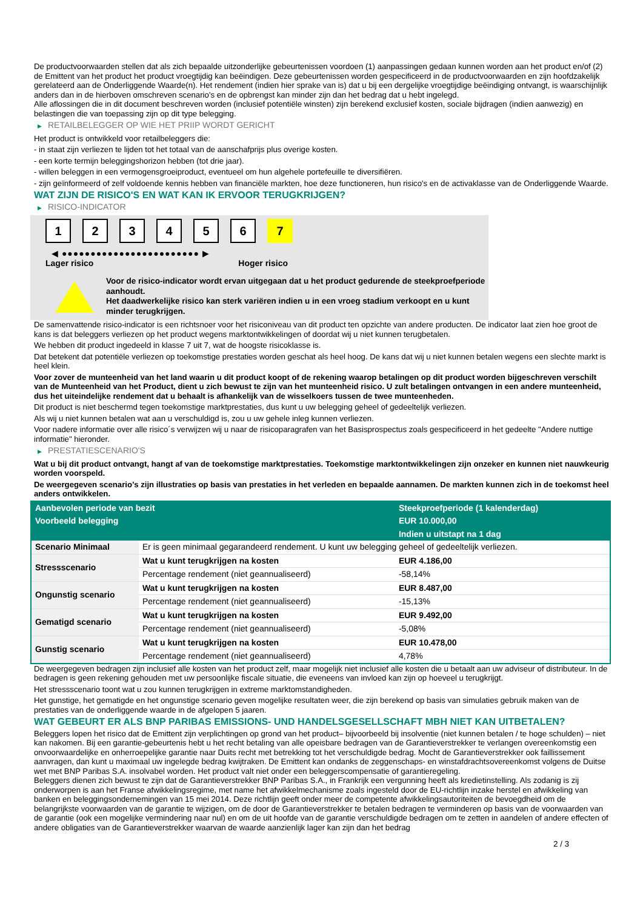De productvoorwaarden stellen dat als zich bepaalde uitzonderlijke gebeurtenissen voordoen (1) aanpassingen gedaan kunnen worden aan het product en/of (2) de Emittent van het product het product vroegtijdig kan beëindigen. Deze gebeurtenissen worden gespecificeerd in de productvoorwaarden en zijn hoofdzakelijk gerelateerd aan de Onderliggende Waarde(n). Het rendement (indien hier sprake van is) dat u bij een dergelijke vroegtijdige beëindiging ontvangt, is waarschijnlijk anders dan in de hierboven omschreven scenario’s en de opbrengst kan minder zijn dan het bedrag dat u hebt ingelegd.
Alle aflossingen die in dit document beschreven worden (inclusief potentiële winsten) zijn berekend exclusief kosten, sociale bijdragen (indien aanwezig) en belastingen die van toepassing zijn op dit type belegging.
▶ RETAILBELEGGER OP WIE HET PRIIP WORDT GERICHT
Het product is ontwikkeld voor retailbeleggers die:
- in staat zijn verliezen te lijden tot het totaal van de aanschafprijs plus overige kosten.
- een korte termijn beleggingshorizon hebben (tot drie jaar).
- willen beleggen in een vermogensgroeiproduct, eventueel om hun algehele portefeuille te diversifiëren.
- zijn geïnformeerd of zelf voldoende kennis hebben van financiële markten, hoe deze functioneren, hun risico's en de activaklasse van de Onderliggende Waarde.
WAT ZIJN DE RISICO'S EN WAT KAN IK ERVOOR TERUGKRIJGEN?
▶ RISICO-INDICATOR
1 2 3 4 5 6 7
◀ ●●●●●●●●●●●●●●●●●●●●●●●● ▶
Lager risico Hoger risico
Voor de risico-indicator wordt ervan uitgegaan dat u het product gedurende de steekproefperiode aanhoudt.
Het daadwerkelijke risico kan sterk variëren indien u in een vroeg stadium verkoopt en u kunt minder terugkrijgen.
De samenvattende risico-indicator is een richtsnoer voor het risiconiveau van dit product ten opzichte van andere producten. De indicator laat zien hoe groot de kans is dat beleggers verliezen op het product wegens marktontwikkelingen of doordat wij u niet kunnen terugbetalen.
We hebben dit product ingedeeld in klasse 7 uit 7, wat de hoogste risicoklasse is.
Dat betekent dat potentiële verliezen op toekomstige prestaties worden geschat als heel hoog. De kans dat wij u niet kunnen betalen wegens een slechte markt is heel klein.
Voor zover de munteenheid van het land waarin u dit product koopt of de rekening waarop betalingen op dit product worden bijgeschreven verschilt van de Munteenheid van het Product, dient u zich bewust te zijn van het munteenheid risico. U zult betalingen ontvangen in een andere munteenheid, dus het uiteindelijke rendement dat u behaalt is afhankelijk van de wisselkoers tussen de twee munteenheden.
Dit product is niet beschermd tegen toekomstige marktprestaties, dus kunt u uw belegging geheel of gedeeltelijk verliezen.
Als wij u niet kunnen betalen wat aan u verschuldigd is, zou u uw gehele inleg kunnen verliezen.
Voor nadere informatie over alle risico´s verwijzen wij u naar de risicoparagrafen van het Basisprospectus zoals gespecificeerd in het gedeelte "Andere nuttige informatie" hieronder.
▶ PRESTATIESCENARIO'S
Wat u bij dit product ontvangt, hangt af van de toekomstige marktprestaties. Toekomstige marktontwikkelingen zijn onzeker en kunnen niet nauwkeurig worden voorspeld.
De weergegeven scenario’s zijn illustraties op basis van prestaties in het verleden en bepaalde aannamen. De markten kunnen zich in de toekomst heel anders ontwikkelen.
| Aanbevolen periode van bezit | | Steekproefperiode (1 kalenderdag) |
| --- | --- | --- |
| Voorbeeld belegging | | EUR 10.000,00 |
| | | Indien u uitstapt na 1 dag |
| Scenario Minimaal | Er is geen minimaal gegarandeerd rendement. U kunt uw belegging geheel of gedeeltelijk verliezen. | |
| Stressscenario | Wat u kunt terugkrijgen na kosten | EUR 4.186,00 |
| | Percentage rendement (niet geannualiseerd) | -58,14% |
| Ongunstig scenario | Wat u kunt terugkrijgen na kosten | EUR 8.487,00 |
| | Percentage rendement (niet geannualiseerd) | -15,13% |
| Gematigd scenario | Wat u kunt terugkrijgen na kosten | EUR 9.492,00 |
| | Percentage rendement (niet geannualiseerd) | -5,08% |
| Gunstig scenario | Wat u kunt terugkrijgen na kosten | EUR 10.478,00 |
| | Percentage rendement (niet geannualiseerd) | 4,78% |
De weergegeven bedragen zijn inclusief alle kosten van het product zelf, maar mogelijk niet inclusief alle kosten die u betaalt aan uw adviseur of distributeur. In de bedragen is geen rekening gehouden met uw persoonlijke fiscale situatie, die eveneens van invloed kan zijn op hoeveel u terugkrijgt.
Het stressscenario toont wat u zou kunnen terugkrijgen in extreme marktomstandigheden.
Het gunstige, het gematigde en het ongunstige scenario geven mogelijke resultaten weer, die zijn berekend op basis van simulaties gebruik maken van de prestaties van de onderliggende waarde in de afgelopen 5 jaaren.
WAT GEBEURT ER ALS BNP PARIBAS EMISSIONS- UND HANDELSGESELLSCHAFT MBH NIET KAN UITBETALEN?
Beleggers lopen het risico dat de Emittent zijn verplichtingen op grond van het product– bijvoorbeeld bij insolventie (niet kunnen betalen / te hoge schulden) – niet kan nakomen. Bij een garantie-gebeurtenis hebt u het recht betaling van alle opeisbare bedragen van de Garantieverstrekker te verlangen overeenkomstig een onvoorwaardelijke en onherroepelijke garantie naar Duits recht met betrekking tot het verschuldigde bedrag. Mocht de Garantieverstrekker ook faillissement aanvragen, dan kunt u maximaal uw ingelegde bedrag kwijtraken. De Emittent kan ondanks de zeggenschaps- en winstafdrachtsovereenkomst volgens de Duitse wet met BNP Paribas S.A. insolvabel worden. Het product valt niet onder een beleggerscompensatie of garantieregeling.
Beleggers dienen zich bewust te zijn dat de Garantieverstrekker BNP Paribas S.A., in Frankrijk een vergunning heeft als kredietinstelling. Als zodanig is zij onderworpen is aan het Franse afwikkelingsregime, met name het afwikkelmechanisme zoals ingesteld door de EU-richtlijn inzake herstel en afwikkeling van banken en beleggingsondernemingen van 15 mei 2014. Deze richtlijn geeft onder meer de competente afwikkelingsautoriteiten de bevoegdheid om de belangrijkste voorwaarden van de garantie te wijzigen, om de door de Garantieverstrekker te betalen bedragen te verminderen op basis van de voorwaarden van de garantie (ook een mogelijke vermindering naar nul) en om de uit hoofde van de garantie verschuldigde bedragen om te zetten in aandelen of andere effecten of andere obligaties van de Garantieverstrekker waarvan de waarde aanzienlijk lager kan zijn dan het bedrag
2 / 3